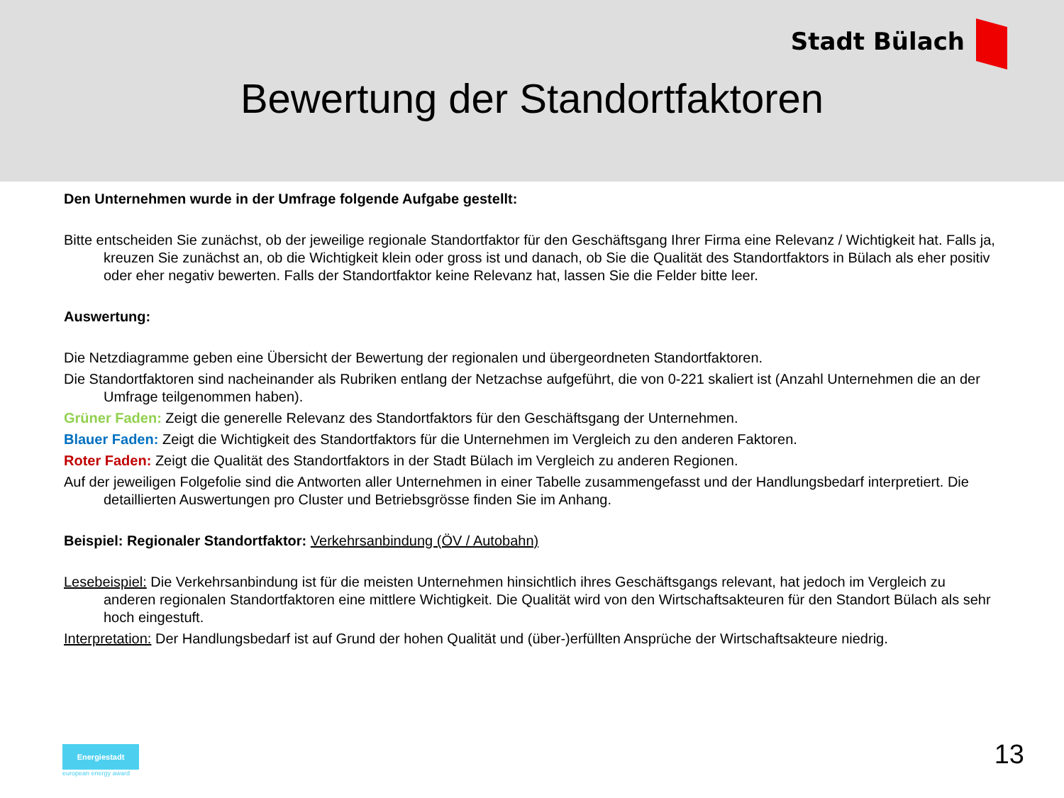Stadt Bülach
Bewertung der Standortfaktoren
Den Unternehmen wurde in der Umfrage folgende Aufgabe gestellt:
Bitte entscheiden Sie zunächst, ob der jeweilige regionale Standortfaktor für den Geschäftsgang Ihrer Firma eine Relevanz / Wichtigkeit hat. Falls ja, kreuzen Sie zunächst an, ob die Wichtigkeit klein oder gross ist und danach, ob Sie die Qualität des Standortfaktors in Bülach als eher positiv oder eher negativ bewerten. Falls der Standortfaktor keine Relevanz hat, lassen Sie die Felder bitte leer.
Auswertung:
Die Netzdiagramme geben eine Übersicht der Bewertung der regionalen und übergeordneten Standortfaktoren.
Die Standortfaktoren sind nacheinander als Rubriken entlang der Netzachse aufgeführt, die von 0-221 skaliert ist (Anzahl Unternehmen die an der Umfrage teilgenommen haben).
Grüner Faden: Zeigt die generelle Relevanz des Standortfaktors für den Geschäftsgang der Unternehmen.
Blauer Faden: Zeigt die Wichtigkeit des Standortfaktors für die Unternehmen im Vergleich zu den anderen Faktoren.
Roter Faden: Zeigt die Qualität des Standortfaktors in der Stadt Bülach im Vergleich zu anderen Regionen.
Auf der jeweiligen Folgefolie sind die Antworten aller Unternehmen in einer Tabelle zusammengefasst und der Handlungsbedarf interpretiert. Die detaillierten Auswertungen pro Cluster und Betriebsgrösse finden Sie im Anhang.
Beispiel: Regionaler Standortfaktor: Verkehrsanbindung (ÖV / Autobahn)
Lesebeispiel: Die Verkehrsanbindung ist für die meisten Unternehmen hinsichtlich ihres Geschäftsgangs relevant, hat jedoch im Vergleich zu anderen regionalen Standortfaktoren eine mittlere Wichtigkeit. Die Qualität wird von den Wirtschaftsakteuren für den Standort Bülach als sehr hoch eingestuft.
Interpretation: Der Handlungsbedarf ist auf Grund der hohen Qualität und (über-)erfüllten Ansprüche der Wirtschaftsakteure niedrig.
Energiestadt
european energy award
13